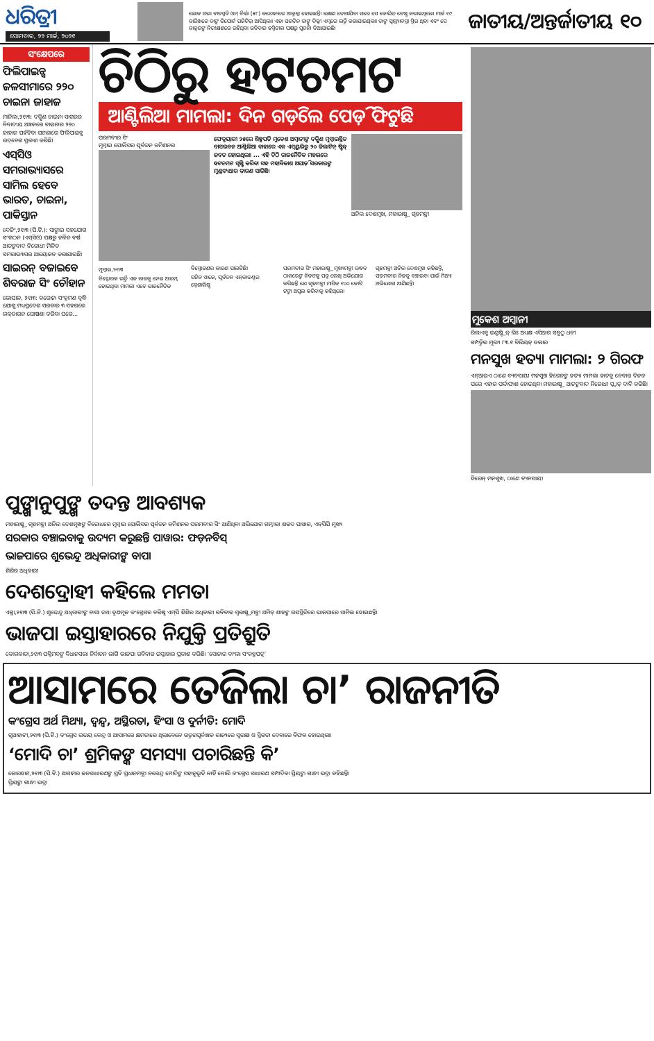ଧରିତ୍ରୀ
ସୋମବାର, ୨୨ ମାର୍ଚ୍ଚ, ୨୦୨୧
ଲୋକ ସଭା ବାଚସ୍ପତି ଓମ୍ ବିର୍ଲା (୫୮) କରୋନାରେ ଆକ୍ରାନ୍ତ ହୋଇଛନ୍ତି। ଲକ୍ଷଣ ଦେଖାଯିବା ପରେ ସେ କୋଭିଡ୍ ଟେଷ୍ଟ କରାଇଥିଲେ। ମାର୍ଚ୍ଚ ୧୯ ତାରିଖରେ ତାଙ୍କ ରିପୋର୍ଟ ପଜିଟିଭ୍ ଆସିଥିଲା। ଏହା ପରଦିନ ତାଙ୍କୁ ଦିଲ୍ଲୀ ଏମ୍ସରେ ଭର୍ତ୍ତି କରାଯାଇଥିଲା। ତାଙ୍କ ସ୍ୱାସ୍ଥ୍ୟାବସ୍ଥା ସ୍ଥିର ଥିବା ଏବଂ ସେ ଡାକ୍ତରଙ୍କ ନିରୀକ୍ଷଣରେ ରହିଥିବା ରବିବାର ହସ୍ପିଟାଲ ପକ୍ଷରୁ ସୂଚନା ଦିଆଯାଇଛି।
ଜାତୀୟ/ଅନ୍ତର୍ଜାତୀୟ ୧୦
ସଂକ୍ଷେପରେ
ଫିଲିପାଇନ୍ସ ଜଳସୀମାରେ ୨୨୦ ଚାଇନା ଜାହାଜ
ମାନିଲା,୨୧।୩: ଦକ୍ଷିଣ ଚାଇନା ସାଗରର ବିବାଦୀୟ ଅଞ୍ଚଳରେ ଚାଇନାର ୨୨୦ ଜାହାଜ ପହଁଚିବା ଘଟଣାରେ ଫିଲିପାଇନ୍ସ ଉଦ୍‌ବେଗ ପ୍ରକାଶ କରିଛି।
ଏସ୍‌ସିଓ ସମରାଭ୍ୟାସରେ ସାମିଲ ହେବେ ଭାରତ, ଚାଇନା, ପାକିସ୍ତାନ
ବେଜିଂ,୨୧।୩ (ପି.ଟି.): ସାଙ୍ଘାଇ ସହଯୋଗ ସଂଗଠନ (ଏସ୍‌ସିଓ) ପକ୍ଷରୁ ଚଳିତ ବର୍ଷ ଆତଙ୍କବାଦ ନିରୋଧୀ ମିଳିତ ସମରାଭ୍ୟାସର ଆୟୋଜନ କରାଯାଉଛି।
ସାଇରନ୍ ବଜାଇବେ ଶିବରାଜ ସିଂ ଚୌହାନ
ଭୋପାଳ, ୨୧।୩: କରୋନା ସଂକ୍ରମଣ ବୃଦ୍ଧି ଯୋଗୁ ମଧ୍ୟପ୍ରଦେଶ ସରକାର ୩ ସହରରେ ଲକ୍‌ଡାଉନ ଘୋଷଣା କରିବା ପରେ...
ଚିଠିରୁ ହଟଚମଟ
ଆଣ୍ଟିଲିଆ ମାମଲା: ଦିନ ଗଡ଼ିଲେ ପେଡ଼ି ଫିଟୁଛି
ପରମବୀର ସିଂ
ମୁମ୍ବାଇ ପୋଲିସର ପୂର୍ବତନ କମିଶନର
ଫେବୃୟାରୀ ୨୫ରେ ଶିଳ୍ପପତି ମୁକେଶ ଅମ୍ବାନୀଙ୍କ ଦକ୍ଷିଣ ମୁମ୍ବାଇସ୍ଥିତ ବାସଭବନ ଆଣ୍ଟିଲିଆ ବାହାରେ ଏକ ଏସ୍‌ୟୁଭିରୁ ୨୦ ଜିଲାଟିନ୍ ଷ୍ଟିକ୍ ଜବତ ହୋଇଥିଲା। ... ଏହି ଚିଠି ରାଜନୈତିକ ମହଲରେ ହଟଚମଟ ସୃଷ୍ଟି କରିବା ସହ ମହାବିକାଶ ଅଘାଡ଼ି ସରକାରଙ୍କ ମୁଣ୍ଡବ୍ୟଥାର କାରଣ ସାଜିଛି।
ଅନିଲ ଦେଶମୁଖ, ମହାରାଷ୍ଟ୍ର ଗୃହମନ୍ତ୍ରୀ
ମୁମ୍ବାଇ,୨୧।୩
ବିସ୍ଫୋରକ ଭର୍ତ୍ତି ଏକ କାରକୁ ନେଇ ଆରମ୍ଭ ହୋଇଥିବା ମାମଲା ଏବେ ରାଜନୈତିକ ବିସ୍ଫୋରଣର କାରଣ ପାଲଟିଛି।
ସଚିନ ୱାଜେ, ପୂର୍ବତନ ଏନ୍‌କାଉଣ୍ଟର ସ୍ପେଶାଲିଷ୍ଟ
ପରମବୀର ସିଂ ମହାରାଷ୍ଟ୍ର ମୁଖ୍ୟମନ୍ତ୍ରୀ ଉଦ୍ଧବ ଠାକରେଙ୍କ ନିକଟକୁ ପତ୍ର ଲେଖି ଅଭିଯୋଗ କରିଛନ୍ତି ଯେ ଗୃହମନ୍ତ୍ରୀ ମାସିକ ୧୦୦ କୋଟି ଟଙ୍କା ଅସୁଲ କରିବାକୁ କହିଥିଲେ।
ଗୃହମନ୍ତ୍ରୀ ଅନିଲ ଦେଶମୁଖ କହିଛନ୍ତି, ପରମବୀର ନିଜକୁ ବଞ୍ଚାଇବା ପାଇଁ ମିଥ୍ୟା ଅଭିଯୋଗ ଆଣିଛନ୍ତି।
ମୁକେଶ ଅମ୍ବାନୀ
ରିଲାଏନ୍ସ ଇଣ୍ଡଷ୍ଟ୍ରିଜ୍ ଲିଃ ଅଧ୍ୟକ୍ଷ ଏସିଆର ସବୁଠୁ ଧନୀ
ସମ୍ପତ୍ତିର ମୂଲ୍ୟ ୮୩.୧ ବିଲିୟନ୍ ଡଲାର
ମନସୁଖ ହତ୍ୟା ମାମଲା: ୨ ଗିରଫ
ଏନ୍‌ଆଇଏ ଠାଣେ ବ୍ୟବସାୟୀ ମନସୁଖ ହିରେନଙ୍କ ହତ୍ୟା ମାମଲା ହାତକୁ ନେବାର ଦିନକ ପରେ ଏହାର ପର୍ଦ୍ଦାଫାଶ ହୋଇଥିବା ମହାରାଷ୍ଟ୍ର ଆତଙ୍କବାଦ ନିରୋଧୀ ସ୍କ୍ୱାଡ୍ ଦାବି କରିଛି।
ହିରେନ୍ ମନସୁଖ, ଠାଣେ ବ୍ୟବସାୟୀ
ପୁଙ୍ଖାନୁପୁଙ୍ଖ ତଦନ୍ତ ଆବଶ୍ୟକ
ମହାରାଷ୍ଟ୍ର ଗୃହମନ୍ତ୍ରୀ ଅନିଲ ଦେଶମୁଖଙ୍କ ବିରୋଧରେ ମୁମ୍ବାଇ ପୋଲିସର ପୂର୍ବତନ କମିଶନର ପରମବୀର ସିଂ ଆଣିଥିବା ଅଭିଯୋଗ ଗମ୍ଭୀର। ଶରଦ ପାୱାର, ଏନ୍‌ସିପି ମୁଖ୍ୟ
ସରକାର ବଞ୍ଚାଇବାକୁ ଉଦ୍ୟମ କରୁଛନ୍ତି ପାୱାର: ଫଡ଼ନବିସ୍
ଭାଜପାରେ ଶୁଭେନ୍ଦୁ ଅଧିକାରୀଙ୍କ ବାପା
ଶିଶିର ଅଧିକାରୀ
ଦେଶଦ୍ରୋହୀ କହିଲେ ମମତା
ଏଗ୍ରା,୨୧।୩ (ପି.ଟି.) ଶୁଭେନ୍ଦୁ ଅଧିକାରୀଙ୍କ ବାପା ତଥା ତୃଣମୂଳ କଂଗ୍ରେସର ବରିଷ୍ଠ ଏମ୍‌ପି ଶିଶିର ଅଧିକାରୀ ରବିବାର ସ୍ୱରାଷ୍ଟ୍ରମନ୍ତ୍ରୀ ଅମିତ୍ ଶାହଙ୍କ ଉପସ୍ଥିତିରେ ଭାଜପାରେ ସାମିଲ ହୋଇଛନ୍ତି।
ଭାଜପା ଇସ୍ତାହାରରେ ନିଯୁକ୍ତି ପ୍ରତିଶ୍ରୁତି
କୋଲକାତା,୨୧।୩ ପଶ୍ଚିମବଙ୍ଗ ବିଧାନସଭା ନିର୍ବାଚନ ଲାଗି ଭାଜପା ରବିବାର ଇସ୍ତାହାର ପ୍ରକାଶ କରିଛି। ‘ସୋନାର ବାଂଲା ସଂକଳ୍ପପତ୍ର’
ଆସାମରେ ତେଜିଲା ଚା’ ରାଜନୀତି
କଂଗ୍ରେସ ଅର୍ଥ ମିଥ୍ୟା, ଦ୍ୱନ୍ଦ୍ୱ, ଅସ୍ଥିରତା, ହିଂସା ଓ ଦୁର୍ନୀତି: ମୋଦି
ଗୁଆହାଟୀ,୨୧।୩ (ପି.ଟି.) କଂଗ୍ରେସ ଉଭୟ କେନ୍ଦ୍ର ଓ ଆସାମରେ କ୍ଷମତାରେ ଥିଲାବେଳେ ଉତ୍ତରପୂର୍ବାଞ୍ଚଳ ରାଜ୍ୟରେ ସୁରକ୍ଷା ଓ ସ୍ଥିରତା ଦେବାରେ ବିଫଳ ହୋଇଥିଲା।
‘ମୋଦି ଚା’ ଶ୍ରମିକଙ୍କ ସମସ୍ୟା ପଚାରିଛନ୍ତି କି’
ଜୋରହାଟ,୨୧।୩ (ପି.ଟି.) ଆସାମର ଜନସାଧାରଣଙ୍କ ପ୍ରତି ପ୍ରଧାନମନ୍ତ୍ରୀ ନରେନ୍ଦ୍ର ମୋଦିଙ୍କ ସହାନୁଭୂତି ନାହିଁ ବୋଲି କଂଗ୍ରେସ ସାଧାରଣ ସମ୍ପାଦିକା ପ୍ରିୟଙ୍କା ଗାନ୍ଧୀ ଭଦ୍ରା କହିଛନ୍ତି।
ପ୍ରିୟଙ୍କା ଗାନ୍ଧୀ ଭଦ୍ରା